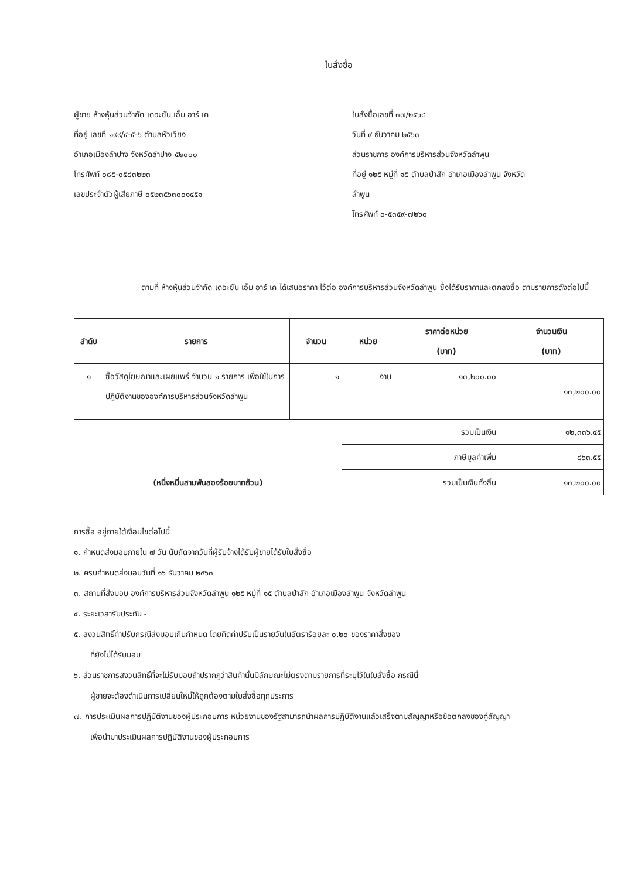ใบสั่งซื้อ
ผู้ขาย ห้างหุ้นส่วนจำกัด เดอะซัน เอ็ม อาร์ เค
ที่อยู่ เลขที่ ๑๙๙/๔-๕-๖ ตำบลหัวเวียง
อำเภอเมืองลำปาง จังหวัดลำปาง ๕๒๐๐๐
โทรศัพท์ ๐๘๕-๐๕๘๓๒๒๓
เลขประจำตัวผู้เสียภาษี ๐๕๒๓๕๖๓๐๐๑๔๕๑
ใบสั่งซื้อเลขที่ ๓๗/๒๕๖๔
วันที่ ๙ ธันวาคม ๒๕๖๓
ส่วนราชการ องค์การบริหารส่วนจังหวัดลำพูน
ที่อยู่ ๑๒๕ หมู่ที่ ๑๕ ตำบลป่าสัก อำเภอเมืองลำพูน จังหวัด
ลำพูน
โทรศัพท์ ๐-๕๓๕๙-๗๒๖๐
ตามที่ ห้างหุ้นส่วนจำกัด เดอะซัน เอ็ม อาร์ เค ได้เสนอราคา ไว้ต่อ องค์การบริหารส่วนจังหวัดลำพูน ซึ่งได้รับราคาและตกลงซื้อ ตามรายการดังต่อไปนี้
| ลำดับ | รายการ | จำนวน | หน่วย | ราคาต่อหน่วย (บาท) | จำนวนเงิน (บาท) |
| --- | --- | --- | --- | --- | --- |
| ๑ | ซื้อวัสดุโฆษณาและเผยแพร่ จำนวน ๑ รายการ เพื่อใช้ในการปฏิบัติงานขององค์การบริหารส่วนจังหวัดลำพูน | ๑ | งาน | ๑๓,๒๐๐.๐๐ | ๑๓,๒๐๐.๐๐ |
| (หนึ่งหมื่นสามพันสองร้อยบาทถ้วน) | | | รวมเป็นเงิน | | ๑๒,๓๓๖.๔๕ |
| | | | ภาษีมูลค่าเพิ่ม | | ๘๖๓.๕๕ |
| | | | รวมเป็นเงินทั้งสิ้น | | ๑๓,๒๐๐.๐๐ |
การซื้อ อยู่ภายใต้เงื่อนไขต่อไปนี้
๑. กำหนดส่งมอบภายใน ๗ วัน นับถัดจากวันที่ผู้รับจ้างได้รับผู้ขายได้รับใบสั่งซื้อ
๒. ครบกำหนดส่งมอบวันที่ ๑๖ ธันวาคม ๒๕๖๓
๓. สถานที่ส่งมอบ องค์การบริหารส่วนจังหวัดลำพูน ๑๒๕ หมู่ที่ ๑๕ ตำบลป่าสัก อำเภอเมืองลำพูน จังหวัดลำพูน
๔. ระยะเวลารับประกัน -
๕. สงวนสิทธิ์ค่าปรับกรณีส่งมอบเกินกำหนด โดยคิดค่าปรับเป็นรายวันในอัตราร้อยละ ๐.๒๐ ของราคาสิ่งของ
ที่ยังไม่ได้รับมอบ
๖. ส่วนราชการสงวนสิทธิ์ที่จะไม่รับมอบถ้าปรากฏว่าสินค้านั้นมีลักษณะไม่ตรงตามรายการที่ระบุไว้ในใบสั่งซื้อ กรณีนี้
ผู้ขายจะต้องดำเนินการเปลี่ยนใหม่ให้ถูกต้องตามใบสั่งซื้อทุกประการ
๗. การประเมินผลการปฏิบัติงานของผู้ประกอบการ หน่วยงานของรัฐสามารถนำผลการปฏิบัติงานแล้วเสร็จตามสัญญาหรือข้อตกลงของคู่สัญญา
เพื่อนำมาประเมินผลการปฏิบัติงานของผู้ประกอบการ